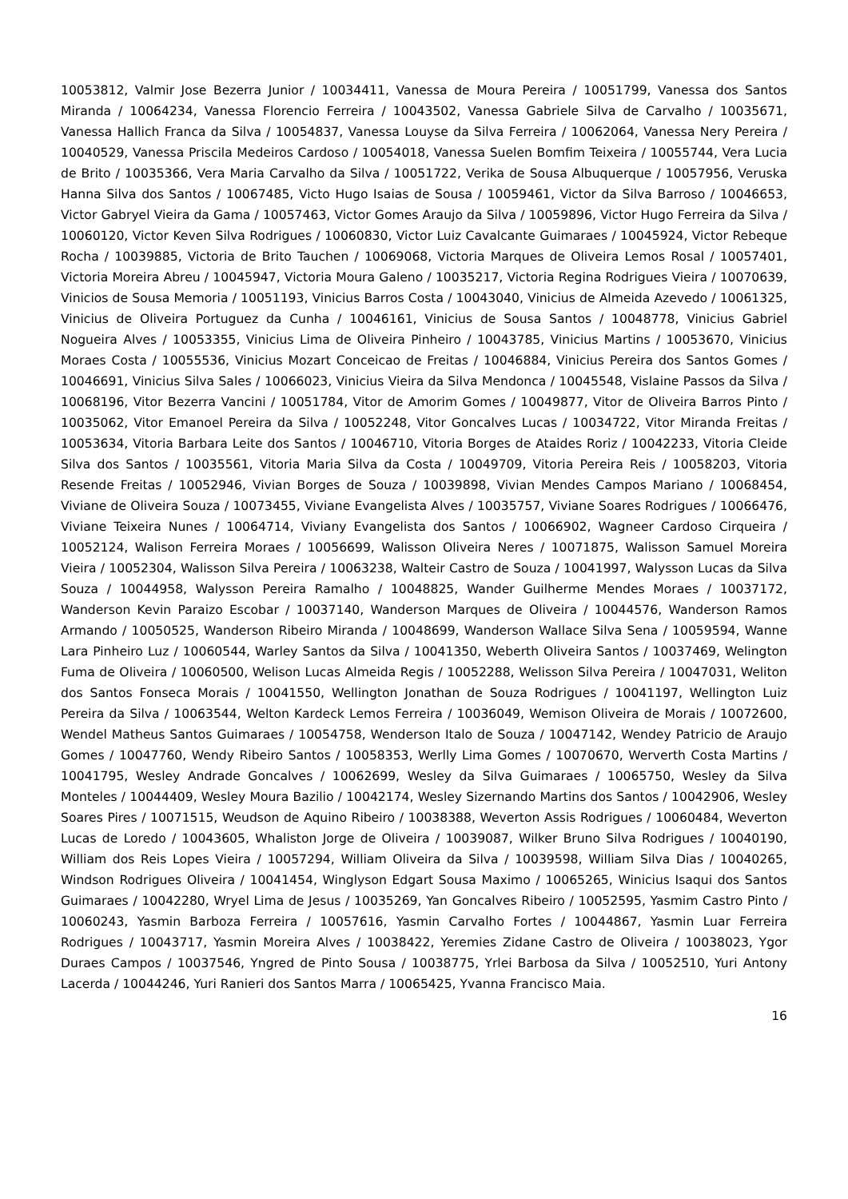10053812, Valmir Jose Bezerra Junior / 10034411, Vanessa de Moura Pereira / 10051799, Vanessa dos Santos Miranda / 10064234, Vanessa Florencio Ferreira / 10043502, Vanessa Gabriele Silva de Carvalho / 10035671, Vanessa Hallich Franca da Silva / 10054837, Vanessa Louyse da Silva Ferreira / 10062064, Vanessa Nery Pereira / 10040529, Vanessa Priscila Medeiros Cardoso / 10054018, Vanessa Suelen Bomfim Teixeira / 10055744, Vera Lucia de Brito / 10035366, Vera Maria Carvalho da Silva / 10051722, Verika de Sousa Albuquerque / 10057956, Veruska Hanna Silva dos Santos / 10067485, Victo Hugo Isaias de Sousa / 10059461, Victor da Silva Barroso / 10046653, Victor Gabryel Vieira da Gama / 10057463, Victor Gomes Araujo da Silva / 10059896, Victor Hugo Ferreira da Silva / 10060120, Victor Keven Silva Rodrigues / 10060830, Victor Luiz Cavalcante Guimaraes / 10045924, Victor Rebeque Rocha / 10039885, Victoria de Brito Tauchen / 10069068, Victoria Marques de Oliveira Lemos Rosal / 10057401, Victoria Moreira Abreu / 10045947, Victoria Moura Galeno / 10035217, Victoria Regina Rodrigues Vieira / 10070639, Vinicios de Sousa Memoria / 10051193, Vinicius Barros Costa / 10043040, Vinicius de Almeida Azevedo / 10061325, Vinicius de Oliveira Portuguez da Cunha / 10046161, Vinicius de Sousa Santos / 10048778, Vinicius Gabriel Nogueira Alves / 10053355, Vinicius Lima de Oliveira Pinheiro / 10043785, Vinicius Martins / 10053670, Vinicius Moraes Costa / 10055536, Vinicius Mozart Conceicao de Freitas / 10046884, Vinicius Pereira dos Santos Gomes / 10046691, Vinicius Silva Sales / 10066023, Vinicius Vieira da Silva Mendonca / 10045548, Vislaine Passos da Silva / 10068196, Vitor Bezerra Vancini / 10051784, Vitor de Amorim Gomes / 10049877, Vitor de Oliveira Barros Pinto / 10035062, Vitor Emanoel Pereira da Silva / 10052248, Vitor Goncalves Lucas / 10034722, Vitor Miranda Freitas / 10053634, Vitoria Barbara Leite dos Santos / 10046710, Vitoria Borges de Ataides Roriz / 10042233, Vitoria Cleide Silva dos Santos / 10035561, Vitoria Maria Silva da Costa / 10049709, Vitoria Pereira Reis / 10058203, Vitoria Resende Freitas / 10052946, Vivian Borges de Souza / 10039898, Vivian Mendes Campos Mariano / 10068454, Viviane de Oliveira Souza / 10073455, Viviane Evangelista Alves / 10035757, Viviane Soares Rodrigues / 10066476, Viviane Teixeira Nunes / 10064714, Viviany Evangelista dos Santos / 10066902, Wagneer Cardoso Cirqueira / 10052124, Walison Ferreira Moraes / 10056699, Walisson Oliveira Neres / 10071875, Walisson Samuel Moreira Vieira / 10052304, Walisson Silva Pereira / 10063238, Walteir Castro de Souza / 10041997, Walysson Lucas da Silva Souza / 10044958, Walysson Pereira Ramalho / 10048825, Wander Guilherme Mendes Moraes / 10037172, Wanderson Kevin Paraizo Escobar / 10037140, Wanderson Marques de Oliveira / 10044576, Wanderson Ramos Armando / 10050525, Wanderson Ribeiro Miranda / 10048699, Wanderson Wallace Silva Sena / 10059594, Wanne Lara Pinheiro Luz / 10060544, Warley Santos da Silva / 10041350, Weberth Oliveira Santos / 10037469, Welington Fuma de Oliveira / 10060500, Welison Lucas Almeida Regis / 10052288, Welisson Silva Pereira / 10047031, Weliton dos Santos Fonseca Morais / 10041550, Wellington Jonathan de Souza Rodrigues / 10041197, Wellington Luiz Pereira da Silva / 10063544, Welton Kardeck Lemos Ferreira / 10036049, Wemison Oliveira de Morais / 10072600, Wendel Matheus Santos Guimaraes / 10054758, Wenderson Italo de Souza / 10047142, Wendey Patricio de Araujo Gomes / 10047760, Wendy Ribeiro Santos / 10058353, Werlly Lima Gomes / 10070670, Werverth Costa Martins / 10041795, Wesley Andrade Goncalves / 10062699, Wesley da Silva Guimaraes / 10065750, Wesley da Silva Monteles / 10044409, Wesley Moura Bazilio / 10042174, Wesley Sizernando Martins dos Santos / 10042906, Wesley Soares Pires / 10071515, Weudson de Aquino Ribeiro / 10038388, Weverton Assis Rodrigues / 10060484, Weverton Lucas de Loredo / 10043605, Whaliston Jorge de Oliveira / 10039087, Wilker Bruno Silva Rodrigues / 10040190, William dos Reis Lopes Vieira / 10057294, William Oliveira da Silva / 10039598, William Silva Dias / 10040265, Windson Rodrigues Oliveira / 10041454, Winglyson Edgart Sousa Maximo / 10065265, Winicius Isaqui dos Santos Guimaraes / 10042280, Wryel Lima de Jesus / 10035269, Yan Goncalves Ribeiro / 10052595, Yasmim Castro Pinto / 10060243, Yasmin Barboza Ferreira / 10057616, Yasmin Carvalho Fortes / 10044867, Yasmin Luar Ferreira Rodrigues / 10043717, Yasmin Moreira Alves / 10038422, Yeremies Zidane Castro de Oliveira / 10038023, Ygor Duraes Campos / 10037546, Yngred de Pinto Sousa / 10038775, Yrlei Barbosa da Silva / 10052510, Yuri Antony Lacerda / 10044246, Yuri Ranieri dos Santos Marra / 10065425, Yvanna Francisco Maia.
16